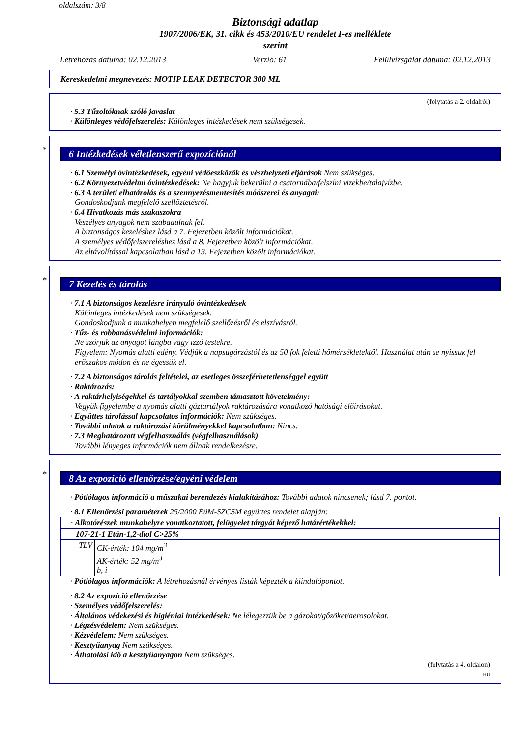oldalszám: 3/8
Biztonsági adatlap
1907/2006/EK, 31. cikk és 453/2010/EU rendelet I-es melléklete
szerint
Létrehozás dátuma: 02.12.2013 Verzió: 61 Felülvizsgálat dátuma: 02.12.2013
Kereskedelmi megnevezés: MOTIP LEAK DETECTOR 300 ML
(folytatás a 2. oldalról)
· 5.3 Tűzoltóknak szóló javaslat
· Különleges védőfelszerelés: Különleges intézkedések nem szükségesek.
*
6 Intézkedések véletlenszerű expozíciónál
· 6.1 Személyi óvintézkedések, egyéni védőeszközök és vészhelyzeti eljárások Nem szükséges.
· 6.2 Környezetvédelmi óvintézkedések: Ne hagyjuk bekerülni a csatornába/felszíni vizekbe/talajvízbe.
· 6.3 A területi elhatárolás és a szennyezésmentesítés módszerei és anyagai:
Gondoskodjunk megfelelő szellőztetésről.
· 6.4 Hivatkozás más szakaszokra
Veszélyes anyagok nem szabadulnak fel.
A biztonságos kezeléshez lásd a 7. Fejezetben közölt információkat.
A személyes védőfelszereléshez lásd a 8. Fejezetben közölt információkat.
Az eltávolítással kapcsolatban lásd a 13. Fejezetben közölt információkat.
*
7 Kezelés és tárolás
· 7.1 A biztonságos kezelésre irányuló óvintézkedések
Különleges intézkedések nem szükségesek.
Gondoskodjunk a munkahelyen megfelelő szellőzésről és elszívásról.
· Tűz- és robbanásvédelmi információk:
Ne szórjuk az anyagot lángba vagy izzó testekre.
Figyelem: Nyomás alatti edény. Védjük a napsugárzástól és az 50 fok feletti hőmérsékletektől. Használat után se nyissuk fel erőszakos módon és ne égessük el.
· 7.2 A biztonságos tárolás feltételei, az esetleges összeférhetetlenséggel együtt
· Raktározás:
· A raktárhelyiségekkel és tartályokkal szemben támasztott követelmény:
Vegyük figyelembe a nyomás alatti gáztartályok raktározására vonatkozó hatósági előírásokat.
· Együttes tárolással kapcsolatos információk: Nem szükséges.
· További adatok a raktározási körülményekkel kapcsolatban: Nincs.
· 7.3 Meghatározott végfelhasználás (végfelhasználások)
További lényeges információk nem állnak rendelkezésre.
*
8 Az expozíció ellenőrzése/egyéni védelem
· Pótlólagos információ a műszakai berendezés kialakításához: További adatok nincsenek; lásd 7. pontot.
· 8.1 Ellenőrzési paraméterek 25/2000 EüM-SZCSM együttes rendelet alapján:
| · Alkotórészek munkahelyre vonatkoztatott, felügyelet tárgyát képező határértékekkel: | |
| 107-21-1 Etán-1,2-diol C>25% | |
| TLV | CK-érték: 104 mg/m<sup>3</sup> AK-érték: 52 mg/m<sup>3</sup> b, i |
· Pótlólagos információk: A létrehozásnál érvényes listák képezték a kiindulópontot.
· 8.2 Az expozíció ellenőrzése
· Személyes védőfelszerelés:
· Általános védekezési és higiéniai intézkedések: Ne lélegezzük be a gázokat/gőzöket/aerosolokat.
· Légzésvédelem: Nem szükséges.
· Kézvédelem: Nem szükséges.
· Kesztyűanyag Nem szükséges.
· Áthatolási idő a kesztyűanyagon Nem szükséges.
(folytatás a 4. oldalon)
HU